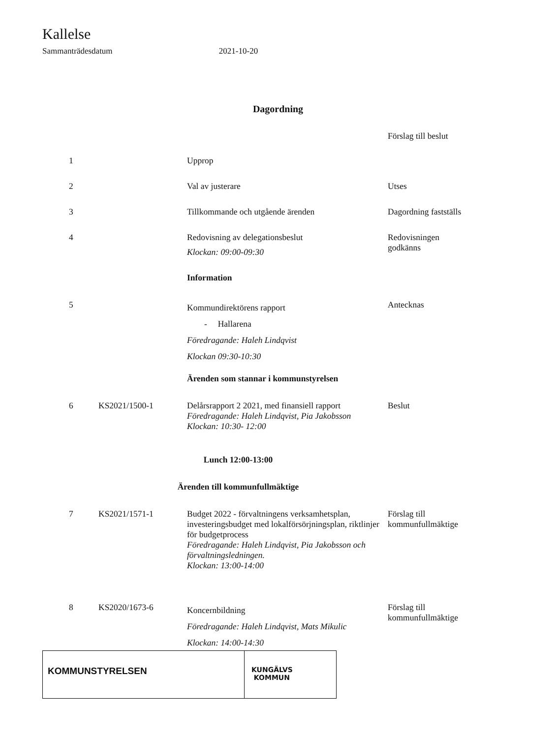Kallelse
Sammanträdesdatum 2021-10-20
Dagordning
| | | | Förslag till beslut |
| 1 | | Upprop | |
| 2 | | Val av justerare | Utses |
| 3 | | Tillkommande och utgående ärenden | Dagordning fastställs |
| 4 | | Redovisning av delegationsbeslut Klockan: 09:00-09:30 | Redovisningen godkänns |
| | | Information | |
| 5 | | Kommundirektörens rapport - Hallarena Föredragande: Haleh Lindqvist Klockan 09:30-10:30 | Antecknas |
| | | Ärenden som stannar i kommunstyrelsen | |
| 6 | KS2021/1500-1 | Delårsrapport 2 2021, med finansiell rapport Föredragande: Haleh Lindqvist, Pia Jakobsson Klockan: 10:30- 12:00 | Beslut |
| Lunch 12:00-13:00 | | | |
| Ärenden till kommunfullmäktige | | | |
| 7 | KS2021/1571-1 | Budget 2022 - förvaltningens verksamhetsplan, investeringsbudget med lokalförsörjningsplan, riktlinjer för budgetprocess Föredragande: Haleh Lindqvist, Pia Jakobsson och förvaltningsledningen. Klockan: 13:00-14:00 | Förslag till kommunfullmäktige |
| 8 | KS2020/1673-6 | Koncernbildning Föredragande: Haleh Lindqvist, Mats Mikulic Klockan: 14:00-14:30 | Förslag till kommunfullmäktige |
KOMMUNSTYRELSEN
KUNGÄLVS
KOMMUN